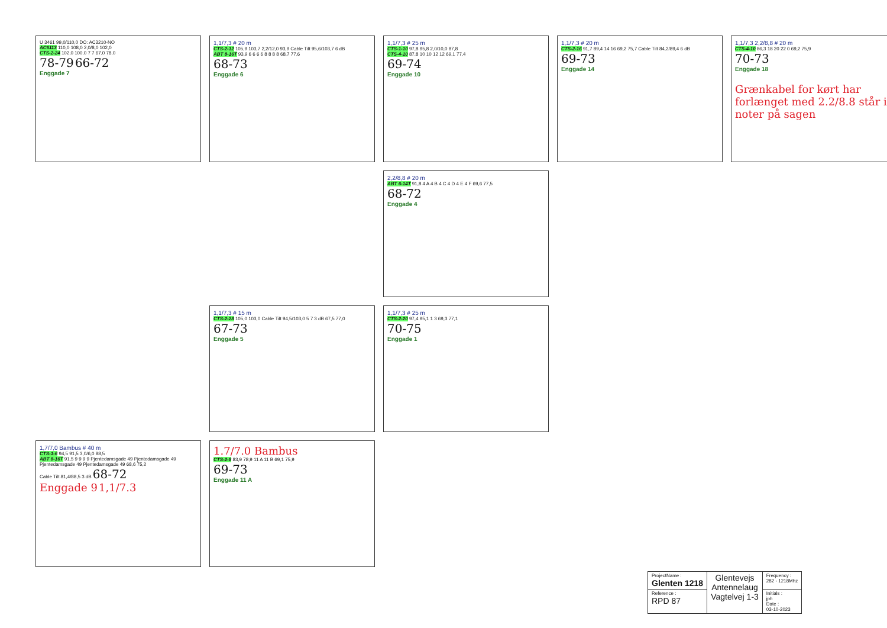U 3461 99,0/110,0 DO: AC3210-NO
AC6113 110,0 108,0 2,0/8,0 102,0
CTS-2-24 102,0 100,0 7 7 67,0 78,0
78-79 66-72
Enggade 7
1,1/7,3 # 20 m
CTS-2-12 105,9 103,7 2,2/12,0 93,9 Cable Tilt 95,6/103,7 6 dB
ABT 8-16T 93,9 6 6 6 6 8 8 8 8 68,7 77,6
68-73
Enggade 6
1,1/7,3 # 25 m
CTS-1-10 97,8 95,8 2,0/10,0 87,8
CTS-4-10 87,8 10 10 12 12 69,1 77,4
69-74
Enggade 10
1,1/7,3 # 20 m
CTS-2-16 91,7 89,4 14 16 69,2 75,7 Cable Tilt 84,2/89,4 6 dB
69-73
Enggade 14
1,1/7,3 2,2/8,8 # 20 m
CTS-4-10 86,3 18 20 22 0 69,2 75,9
70-73
Enggade 18
Grænkabel for kørt har forlænget med 2.2/8.8 står i noter på sagen
2,2/8,8 # 20 m
ABT 6-14T 91,8 4 A 4 B 4 C 4 D 4 E 4 F 69,6 77,5
68-72
Enggade 4
1,1/7,3 # 15 m
CTS-2-28 105,0 103,0 Cable Tilt 94,5/103,0 5 7 3 dB 67,5 77,0
67-73
Enggade 5
1,1/7,3 # 25 m
CTS-2-20 97,4 95,1 1 3 69,3 77,1
70-75
Enggade 1
1,7/7,0 Bambus # 40 m
CTS-1-6 94,5 91,5 3,0/6,0 88,5
ABT 8-16T 91,5 9 9 9 9 Pjentedamsgade 49 Pjentedamsgade 49 Pjentedamsgade 49 Pjentedamsgade 49 68,6 75,2
Cable Tilt 81,4/88,5 3 dB 68-72
Enggade 9 1,1/7.3
1.7/7.0 Bambus
CTS-2-8 83,9 78,9 11 A 11 B 69,1 75,9
69-73
Enggade 11 A
| ProjectName : Glenten 1218 | Glentevejs Antennelaug Vagtelvej 1-3 | Frequency : 282 - 1218Mhz |
| Reference : RPD 87 | | Initials : jph Date : 03-10-2023 |